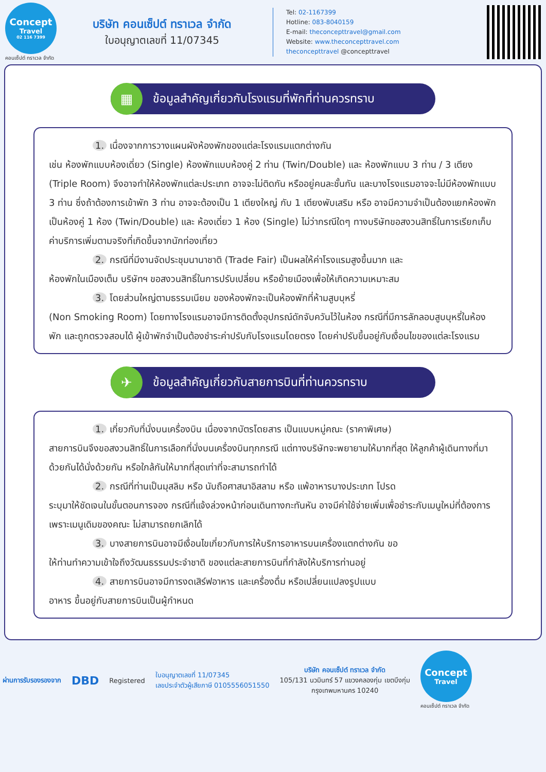Concept
Travel
02 116 7399
คอนเซ็ปต์ ทราเวล จำกัด
บริษัท คอนเซ็ปต์ ทราเวล จำกัด
ใบอนุญาตเลขที่ 11/07345
Tel: 02-1167399
Hotline: 083-8040159
E-mail: theconcepttravel@gmail.com
Website: www.theconcepttravel.com
theconcepttravel @concepttravel
▦ ข้อมูลสำคัญเกี่ยวกับโรงแรมที่พักที่ท่านควรทราบ
1. เนื่องจากการวางแผนผังห้องพักของแต่ละโรงแรมแตกต่างกัน
เช่น ห้องพักแบบห้องเดี่ยว (Single) ห้องพักแบบห้องคู่ 2 ท่าน (Twin/Double) และ ห้องพักแบบ 3 ท่าน / 3 เตียง (Triple Room) จึงอาจทำให้ห้องพักแต่ละประเภท อาจจะไม่ติดกัน หรืออยู่คนละชั้นกัน และบางโรงแรมอาจจะไม่มีห้องพักแบบ 3 ท่าน ซึ่งถ้าต้องการเข้าพัก 3 ท่าน อาจจะต้องเป็น 1 เตียงใหญ่ กับ 1 เตียงพับเสริม หรือ อาจมีความจำเป็นต้องแยกห้องพักเป็นห้องคู่ 1 ห้อง (Twin/Double) และ ห้องเดี่ยว 1 ห้อง (Single) ไม่ว่ากรณีใดๆ ทางบริษัทขอสงวนสิทธิ์ในการเรียกเก็บค่าบริการเพิ่มตามจริงที่เกิดขึ้นจากนักท่องเที่ยว
2. กรณีที่มีงานจัดประชุมนานาชาติ (Trade Fair) เป็นผลให้ค่าโรงแรมสูงขึ้นมาก และ
ห้องพักในเมืองเต็ม บริษัทฯ ขอสงวนสิทธิ์ในการปรับเปลี่ยน หรือย้ายเมืองเพื่อให้เกิดความเหมาะสม
3. โดยส่วนใหญ่ตามธรรมเนียม ของห้องพักจะเป็นห้องพักที่ห้ามสูบบุหรี่
(Non Smoking Room) โดยทางโรงแรมอาจมีการติดตั้งอุปกรณ์ดักจับควันไว้ในห้อง กรณีที่มีการลักลอบสูบบุหรี่ในห้องพัก และถูกตรวจสอบได้ ผู้เข้าพักจำเป็นต้องชำระค่าปรับกับโรงแรมโดยตรง โดยค่าปรับขึ้นอยู่กับเงื่อนไขของแต่ละโรงแรม
✈ ข้อมูลสำคัญเกี่ยวกับสายการบินที่ท่านควรทราบ
1. เกี่ยวกับที่นั่งบนเครื่องบิน เนื่องจากบัตรโดยสาร เป็นแบบหมู่คณะ (ราคาพิเศษ)
สายการบินจึงขอสงวนสิทธิ์ในการเลือกที่นั่งบนเครื่องบินทุกกรณี แต่ทางบริษัทจะพยายามให้มากที่สุด ให้ลูกค้าผู้เดินทางที่มาด้วยกันได้นั่งด้วยกัน หรือใกล้กันให้มากที่สุดเท่าที่จะสามารถทำได้
2. กรณีที่ท่านเป็นมุสลิม หรือ นับถือศาสนาอิสลาม หรือ แพ้อาหารบางประเภท โปรด
ระบุมาให้ชัดเจนในขั้นตอนการจอง กรณีที่แจ้งล่วงหน้าก่อนเดินทางกะทันหัน อาจมีค่าใช้จ่ายเพิ่มเพื่อชำระกับเมนูใหม่ที่ต้องการ เพราะเมนูเดิมของคณะ ไม่สามารถยกเลิกได้
3. บางสายการบินอาจมีเงื่อนไขเกี่ยวกับการให้บริการอาหารบนเครื่องแตกต่างกัน ขอ
ให้ท่านทำความเข้าใจถึงวัฒนธรรมประจำชาติ ของแต่ละสายการบินที่กำลังให้บริการท่านอยู่
4. สายการบินอาจมีการงดเสิร์ฟอาหาร และเครื่องดื่ม หรือเปลี่ยนแปลงรูปแบบ
อาหาร ขึ้นอยู่กับสายการบินเป็นผู้กำหนด
ผ่านการรับรองรองจาก DBD Registered
ใบอนุญาตเลขที่ 11/07345
เลขประจำตัวผู้เสียภาษี 0105556051550
บริษัท คอนเซ็ปต์ ทราเวล จำกัด
105/131 นวมินทร์ 57 แขวงคลองกุ่ม เขตบึงกุ่ม
กรุงเทพมหานคร 10240
Concept
Travel
คอนเซ็ปต์ ทราเวล จำกัด